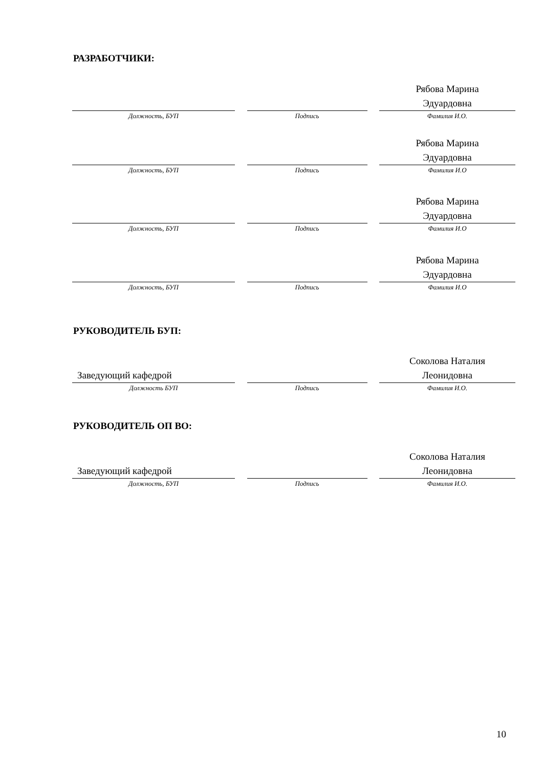РАЗРАБОТЧИКИ:
Должность, БУП Подпись
Рябова Марина
Эдуардовна
Фамилия И.О.
Должность, БУП Подпись
Рябова Марина
Эдуардовна
Фамилия И.О
Должность, БУП Подпись
Рябова Марина
Эдуардовна
Фамилия И.О
Должность, БУП Подпись
Рябова Марина
Эдуардовна
Фамилия И.О
РУКОВОДИТЕЛЬ БУП:
Заведующий кафедрой
Должность БУП
Подпись
Соколова Наталия
Леонидовна
Фамилия И.О.
РУКОВОДИТЕЛЬ ОП ВО:
Заведующий кафедрой
Должность, БУП
Подпись
Соколова Наталия
Леонидовна
Фамилия И.О.
10